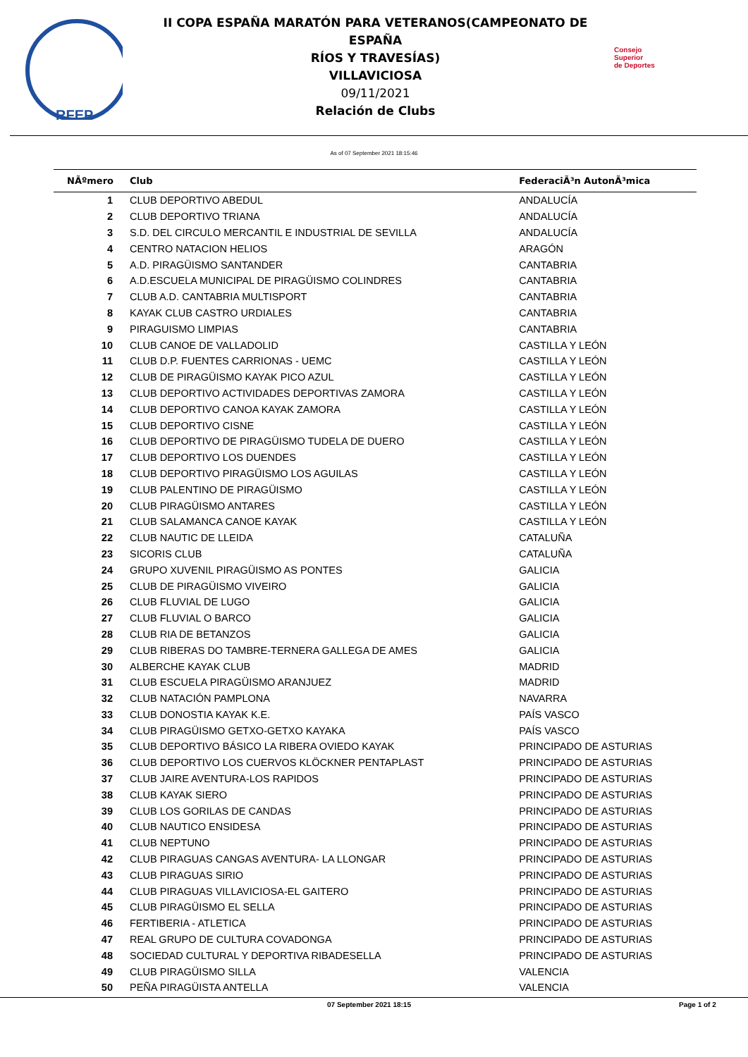RFEP
II COPA ESPAÑA MARATÓN PARA VETERANOS(CAMPEONATO DE ESPAÑA
RÍOS Y TRAVESÍAS)
VILLAVICIOSA
09/11/2021
Relación de Clubs
Consejo
Superior
de Deportes
As of 07 September 2021 18:15:46
| NÃºmero | Club | FederaciÃ³n AutonÃ³mica |
| --- | --- | --- |
| 1 | CLUB DEPORTIVO ABEDUL | ANDALUCÍA |
| 2 | CLUB DEPORTIVO TRIANA | ANDALUCÍA |
| 3 | S.D. DEL CIRCULO MERCANTIL E INDUSTRIAL DE SEVILLA | ANDALUCÍA |
| 4 | CENTRO NATACION HELIOS | ARAGÓN |
| 5 | A.D. PIRAGÜISMO SANTANDER | CANTABRIA |
| 6 | A.D.ESCUELA MUNICIPAL DE PIRAGÜISMO COLINDRES | CANTABRIA |
| 7 | CLUB A.D. CANTABRIA MULTISPORT | CANTABRIA |
| 8 | KAYAK CLUB CASTRO URDIALES | CANTABRIA |
| 9 | PIRAGUISMO LIMPIAS | CANTABRIA |
| 10 | CLUB CANOE DE VALLADOLID | CASTILLA Y LEÓN |
| 11 | CLUB D.P. FUENTES CARRIONAS - UEMC | CASTILLA Y LEÓN |
| 12 | CLUB DE PIRAGÜISMO KAYAK PICO AZUL | CASTILLA Y LEÓN |
| 13 | CLUB DEPORTIVO ACTIVIDADES DEPORTIVAS ZAMORA | CASTILLA Y LEÓN |
| 14 | CLUB DEPORTIVO CANOA KAYAK ZAMORA | CASTILLA Y LEÓN |
| 15 | CLUB DEPORTIVO CISNE | CASTILLA Y LEÓN |
| 16 | CLUB DEPORTIVO DE PIRAGÜISMO TUDELA DE DUERO | CASTILLA Y LEÓN |
| 17 | CLUB DEPORTIVO LOS DUENDES | CASTILLA Y LEÓN |
| 18 | CLUB DEPORTIVO PIRAGÜISMO LOS AGUILAS | CASTILLA Y LEÓN |
| 19 | CLUB PALENTINO DE PIRAGÜISMO | CASTILLA Y LEÓN |
| 20 | CLUB PIRAGÜISMO ANTARES | CASTILLA Y LEÓN |
| 21 | CLUB SALAMANCA CANOE KAYAK | CASTILLA Y LEÓN |
| 22 | CLUB NAUTIC DE LLEIDA | CATALUÑA |
| 23 | SICORIS CLUB | CATALUÑA |
| 24 | GRUPO XUVENIL PIRAGÜISMO AS PONTES | GALICIA |
| 25 | CLUB DE PIRAGÜISMO VIVEIRO | GALICIA |
| 26 | CLUB FLUVIAL DE LUGO | GALICIA |
| 27 | CLUB FLUVIAL O BARCO | GALICIA |
| 28 | CLUB RIA DE BETANZOS | GALICIA |
| 29 | CLUB RIBERAS DO TAMBRE-TERNERA GALLEGA DE AMES | GALICIA |
| 30 | ALBERCHE KAYAK CLUB | MADRID |
| 31 | CLUB ESCUELA PIRAGÜISMO ARANJUEZ | MADRID |
| 32 | CLUB NATACIÓN PAMPLONA | NAVARRA |
| 33 | CLUB DONOSTIA KAYAK K.E. | PAÍS VASCO |
| 34 | CLUB PIRAGÜISMO GETXO-GETXO KAYAKA | PAÍS VASCO |
| 35 | CLUB DEPORTIVO BÁSICO LA RIBERA OVIEDO KAYAK | PRINCIPADO DE ASTURIAS |
| 36 | CLUB DEPORTIVO LOS CUERVOS KLÖCKNER PENTAPLAST | PRINCIPADO DE ASTURIAS |
| 37 | CLUB JAIRE AVENTURA-LOS RAPIDOS | PRINCIPADO DE ASTURIAS |
| 38 | CLUB KAYAK SIERO | PRINCIPADO DE ASTURIAS |
| 39 | CLUB LOS GORILAS DE CANDAS | PRINCIPADO DE ASTURIAS |
| 40 | CLUB NAUTICO ENSIDESA | PRINCIPADO DE ASTURIAS |
| 41 | CLUB NEPTUNO | PRINCIPADO DE ASTURIAS |
| 42 | CLUB PIRAGUAS CANGAS AVENTURA- LA LLONGAR | PRINCIPADO DE ASTURIAS |
| 43 | CLUB PIRAGUAS SIRIO | PRINCIPADO DE ASTURIAS |
| 44 | CLUB PIRAGUAS VILLAVICIOSA-EL GAITERO | PRINCIPADO DE ASTURIAS |
| 45 | CLUB PIRAGÜISMO EL SELLA | PRINCIPADO DE ASTURIAS |
| 46 | FERTIBERIA - ATLETICA | PRINCIPADO DE ASTURIAS |
| 47 | REAL GRUPO DE CULTURA COVADONGA | PRINCIPADO DE ASTURIAS |
| 48 | SOCIEDAD CULTURAL Y DEPORTIVA RIBADESELLA | PRINCIPADO DE ASTURIAS |
| 49 | CLUB PIRAGÜISMO SILLA | VALENCIA |
| 50 | PEÑA PIRAGÜISTA ANTELLA | VALENCIA |
07 September 2021 18:15 Page 1 of 2